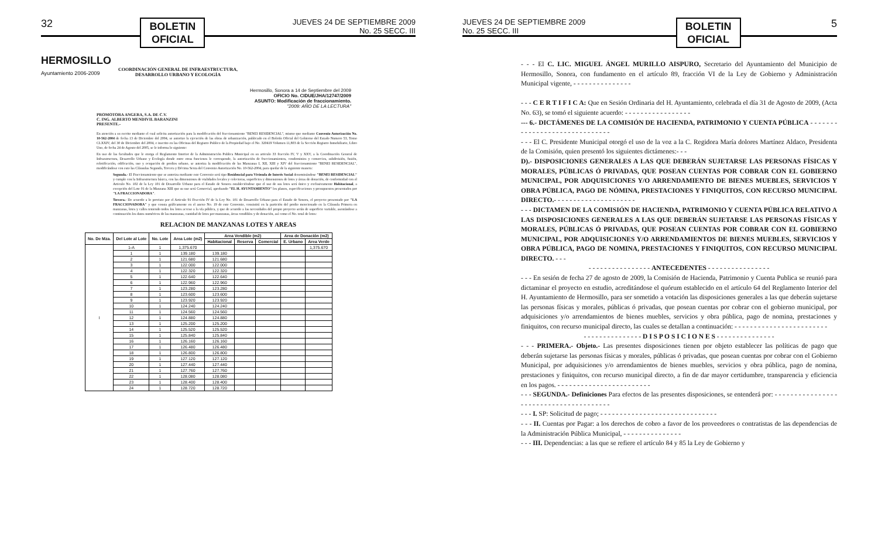32
BOLETIN
OFICIAL
JUEVES 24 DE SEPTIEMBRE 2009
No. 25 SECC. III
HERMOSILLO
Ayuntamiento 2006-2009
COORDINACIÓN GENERAL DE INFRAESTRUCTURA,
DESARROLLO URBANO Y ECOLOGÍA
Hermosillo, Sonora a 14 de Septiembre del 2009
OFICIO No. CIDUE/JHA/12747/2009
ASUNTO: Modificación de fraccionamiento.
"2009: AÑO DE LA LECTURA"
PROMOTORA ANGERA, S.A. DE C.V.
C. ING. ALBERTO MENDIVIL BARANZINI
PRESENTE.-
En atención a su escrito mediante el cual solicita autorización para la modificación del fraccionamiento "BENEI RESIDENCIAL", mismo que mediante Convenio Autorización No. 10-562-2004 de fecha 13 de Diciembre del 2004, se autorizo la ejecución de las obras de urbanización, publicado en el Boletín Oficial del Gobierno del Estado Numero 53, Tomo CLXXIV, del 30 de Diciembre del 2004, e inscrito en las Oficinas del Registro Publico de la Propiedad bajo el No. 320419 Volumen 11,803 de la Sección Registro Inmobiliario, Libro Uno, de fecha 24 de Agosto del 2005, se le informa lo siguiente:
En uso de las facultades que le otorga el Reglamento Interior de la Administración Publica Municipal en su articulo 33 fracción IV, V y XXV, a la Coordinación General de Infraestructura, Desarrollo Urbano y Ecología donde entre otras funciones le corresponde, la autorización de fraccionamientos, condominios y comercios, subdivisión, fusión, relotificación, edificación, uso y ocupación de predios urbano, se autoriza la modificación de las Manzanas I, XII, XIII y XIV del fraccionamiento "BENEI RESIDENCIAL", modificándose con esto las Cláusulas Segunda, Tercera y Décima Sexta del Convenio Autorización No. 10-562-2004, para quedar de la siguiente manera:
Segunda.- El Fraccionamiento que se autoriza mediante este Convenio será tipo Residencial para Vivienda de Interés Social denominándose "BENEI RESIDENCIAL" y cumple con la Infraestructura básica, con las dimensiones de vialidades locales y colectoras, superficies y dimensiones de lotes y áreas de donación, de conformidad con el Articulo No. 102 de la Ley 101 de Desarrollo Urbano para el Estado de Sonora estableciéndose que el uso de sus lotes será único y exclusivamente Habitacional, a excepción del Lote 01 de la Manzana XIII que su uso será Comercial, aprobando "EL H. AYUNTAMIENTO" los planos, especificaciones y presupuestos presentados por "LA FRACCIONADORA".
Tercera.- De acuerdo a lo previsto por el Articulo 91 Fracción IV de la Ley No. 101 de Desarrollo Urbano para el Estado de Sonora, el proyecto presentado por "LA FRACCIONADORA" y que consta gráficamente en el anexo No. 19 de este Convenio, consistirá en la partición del predio mencionado en la Cláusula Primera en manzanas, lotes y calles teniendo todos los lotes acceso a la vía pública, y que de acuerdo a las necesidades del propio proyecto serán de superficie variable, asentándose a continuación los datos numéricos de las manzanas, cantidad de lotes por manzanas, áreas vendibles y de donación, así como el No. total de lotes:
RELACION DE MANZANAS LOTES Y AREAS
| No. De Mza. | Del Lote al Lote | No. Lote | Area Lote (m2) | Area Vendible (m2) | | | Area de Donación (m2) | |
| --- | --- | --- | --- | --- | --- | --- | --- | --- |
| | | | | Habitacional | Reserva | Comercial | E. Urbano | Area Verde |
| I | 1-A | 1 | 1,375.670 | | | | | 1,375.670 |
| | 1 | 1 | 139.180 | 139.180 | | | | |
| | 2 | 1 | 121.680 | 121.680 | | | | |
| | 3 | 1 | 122.000 | 122.000 | | | | |
| | 4 | 1 | 122.320 | 122.320 | | | | |
| | 5 | 1 | 122.640 | 122.640 | | | | |
| | 6 | 1 | 122.960 | 122.960 | | | | |
| | 7 | 1 | 123.280 | 123.280 | | | | |
| | 8 | 1 | 123.600 | 123.600 | | | | |
| | 9 | 1 | 123.920 | 123.920 | | | | |
| | 10 | 1 | 124.240 | 124.240 | | | | |
| | 11 | 1 | 124.560 | 124.560 | | | | |
| | 12 | 1 | 124.880 | 124.880 | | | | |
| | 13 | 1 | 125.200 | 125.200 | | | | |
| | 14 | 1 | 125.520 | 125.520 | | | | |
| | 15 | 1 | 125.840 | 125.840 | | | | |
| | 16 | 1 | 126.160 | 126.160 | | | | |
| | 17 | 1 | 126.480 | 126.480 | | | | |
| | 18 | 1 | 126.800 | 126.800 | | | | |
| | 19 | 1 | 127.120 | 127.120 | | | | |
| | 20 | 1 | 127.440 | 127.440 | | | | |
| | 21 | 1 | 127.760 | 127.760 | | | | |
| | 22 | 1 | 128.080 | 128.080 | | | | |
| | 23 | 1 | 128.400 | 128.400 | | | | |
| | 24 | 1 | 128.720 | 128.720 | | | | |
JUEVES 24 DE SEPTIEMBRE 2009
No. 25 SECC. III
BOLETIN
OFICIAL
5
- - - El C. LIC. MIGUEL ÁNGEL MURILLO AISPURO, Secretario del Ayuntamiento del Municipio de Hermosillo, Sonora, con fundamento en el artículo 89, fracción VI de la Ley de Gobierno y Administración Municipal vigente, - - - - - - - - - - - - - - -
- - - C E R T I F I C A: Que en Sesión Ordinaria del H. Ayuntamiento, celebrada el día 31 de Agosto de 2009, (Acta No. 63), se tomó el siguiente acuerdo: - - - - - - - - - - - - - - - - -
--- 6.- DICTÁMENES DE LA COMISIÓN DE HACIENDA, PATRIMONIO Y CUENTA PÚBLICA - - - - - - - - - - - - - - - - - - - - - - - - - - - - - -
- - - El C. Presidente Municipal otorgó el uso de la voz a la C. Regidora María dolores Martínez Aldaco, Presidenta de la Comisión, quien presentó los siguientes dictámenes:- - -
D).- DISPOSICIONES GENERALES A LAS QUE DEBERÁN SUJETARSE LAS PERSONAS FÍSICAS Y MORALES, PÚBLICAS Ó PRIVADAS, QUE POSEAN CUENTAS POR COBRAR CON EL GOBIERNO MUNICIPAL, POR ADQUISICIONES Y/O ARRENDAMIENTO DE BIENES MUEBLES, SERVICIOS Y OBRA PÚBLICA, PAGO DE NÓMINA, PRESTACIONES Y FINIQUITOS, CON RECURSO MUNICIPAL DIRECTO.- - - - - - - - - - - - - - - - - - - - -
- - - DICTAMEN DE LA COMISIÓN DE HACIENDA, PATRIMONIO Y CUENTA PÚBLICA RELATIVO A LAS DISPOSICIONES GENERALES A LAS QUE DEBERÁN SUJETARSE LAS PERSONAS FÍSICAS Y MORALES, PÚBLICAS Ó PRIVADAS, QUE POSEAN CUENTAS POR COBRAR CON EL GOBIERNO MUNICIPAL, POR ADQUISICIONES Y/O ARRENDAMIENTOS DE BIENES MUEBLES, SERVICIOS Y OBRA PÚBLICA, PAGO DE NOMINA, PRESTACIONES Y FINIQUITOS, CON RECURSO MUNICIPAL DIRECTO. - - -
- - - - - - - - - - - - - - - - ANTECEDENTES - - - - - - - - - - - - - - - -
- - - En sesión de fecha 27 de agosto de 2009, la Comisión de Hacienda, Patrimonio y Cuenta Publica se reunió para dictaminar el proyecto en estudio, acreditándose el quórum establecido en el artículo 64 del Reglamento Interior del H. Ayuntamiento de Hermosillo, para ser sometido a votación las disposiciones generales a las que deberán sujetarse las personas físicas y morales, públicas ó privadas, que posean cuentas por cobrar con el gobierno municipal, por adquisiciones y/o arrendamientos de bienes muebles, servicios y obra pública, pago de nomina, prestaciones y finiquitos, con recurso municipal directo, las cuales se detallan a continuación: - - - - - - - - - - - - - - - - - - - - - - - -
- - - - - - - - - - - - - - - D I S P O S I C I O N E S - - - - - - - - - - - - - - -
- - - PRIMERA.- Objeto.- Las presentes disposiciones tienen por objeto establecer las políticas de pago que deberán sujetarse las personas físicas y morales, públicas ó privadas, que posean cuentas por cobrar con el Gobierno Municipal, por adquisiciones y/o arrendamientos de bienes muebles, servicios y obra pública, pago de nomina, prestaciones y finiquitos, con recurso municipal directo, a fin de dar mayor certidumbre, transparencia y eficiencia en los pagos. - - - - - - - - - - - - - - - - - - - - - - - -
- - - SEGUNDA.- Definiciones Para efectos de las presentes disposiciones, se entenderá por: - - - - - - - - - - - - - - - - - - - - - - - - - - - - - - - - - - - - - - -
- - - I. SP: Solicitud de pago; - - - - - - - - - - - - - - - - - - - - - - - - - - - - - -
- - - II. Cuentas por Pagar: a los derechos de cobro a favor de los proveedores o contratistas de las dependencias de la Administración Pública Municipal, - - - - - - - - - - - - - - -
- - - III. Dependencias: a las que se refiere el artículo 84 y 85 la Ley de Gobierno y